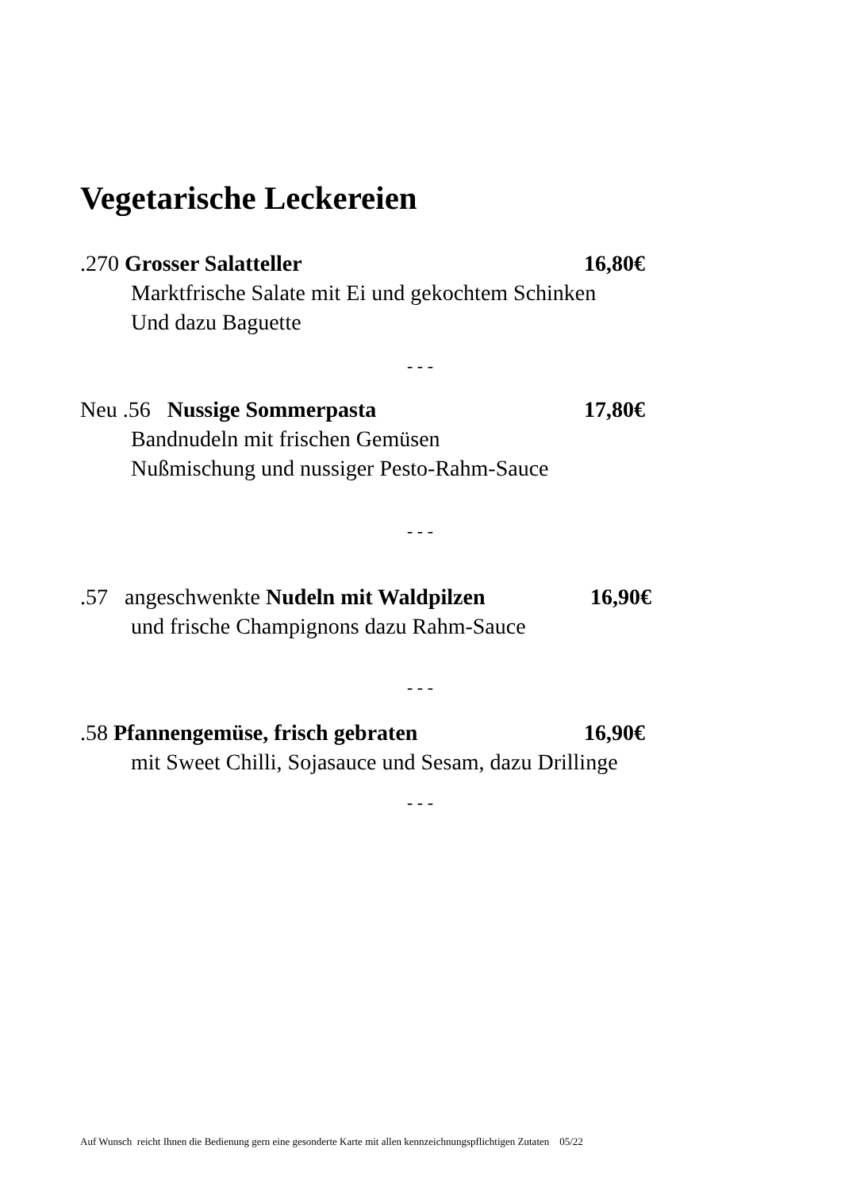Vegetarische Leckereien
.270 Grosser Salatteller 16,80€
Marktfrische Salate mit Ei und gekochtem Schinken
Und dazu Baguette
- - -
Neu .56 Nussige Sommerpasta 17,80€
Bandnudeln mit frischen Gemüsen
Nußmischung und nussiger Pesto-Rahm-Sauce
- - -
.57 angeschwenkte Nudeln mit Waldpilzen 16,90€
und frische Champignons dazu Rahm-Sauce
- - -
.58 Pfannengemüse, frisch gebraten 16,90€
mit Sweet Chilli, Sojasauce und Sesam, dazu Drillinge
- - -
Auf Wunsch reicht Ihnen die Bedienung gern eine gesonderte Karte mit allen kennzeichnungspflichtigen Zutaten 05/22